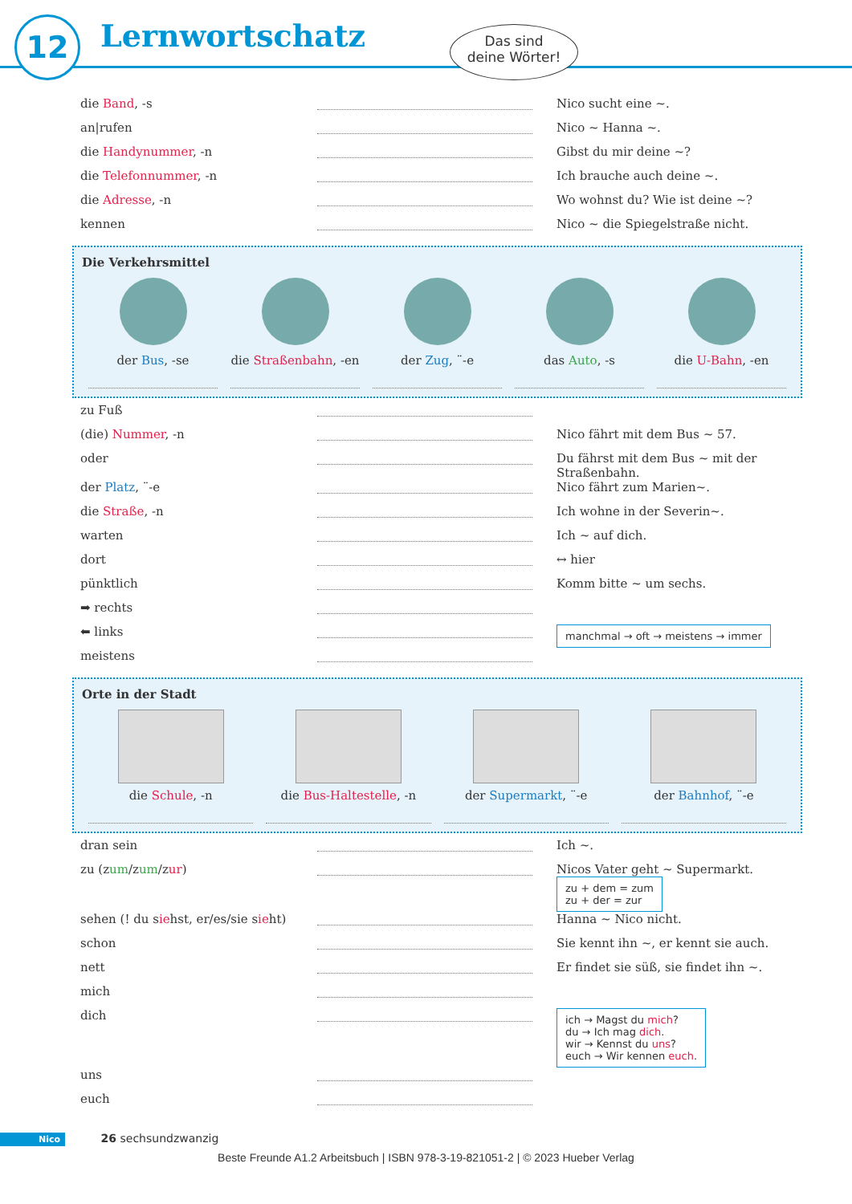12 Lernwortschatz
Das sind
deine Wörter!
die Band, -s Nico sucht eine ~.
an|rufen Nico ~ Hanna ~.
die Handynummer, -n Gibst du mir deine ~?
die Telefonnummer, -n Ich brauche auch deine ~.
die Adresse, -n Wo wohnst du? Wie ist deine ~?
kennen Nico ~ die Spiegelstraße nicht.
Die Verkehrsmittel
der Bus, -se die Straßenbahn, -en der Zug, ¨-e das Auto, -s die U-Bahn, -en
zu Fuß
(die) Nummer, -n Nico fährt mit dem Bus ~ 57.
oder Du fährst mit dem Bus ~ mit der Straßenbahn.
der Platz, ¨-e Nico fährt zum Marien~.
die Straße, -n Ich wohne in der Severin~.
warten Ich ~ auf dich.
dort ↔ hier
pünktlich Komm bitte ~ um sechs.
➡ rechts
⬅ links
manchmal → oft → meistens → immer
meistens
Orte in der Stadt
die Schule, -n die Bus-Haltestelle, -n der Supermarkt, ¨-e der Bahnhof, ¨-e
dran sein Ich ~.
zu (zum/zum/zur) Nicos Vater geht ~ Supermarkt. zu + dem = zum
zu + der = zur
sehen (! du siehst, er/es/sie sieht)
Hanna ~ Nico nicht.
schon Sie kennt ihn ~, er kennt sie auch.
nett Er findet sie süß, sie findet ihn ~.
mich
dich
ich → Magst du mich?
du → Ich mag dich.
wir → Kennst du uns?
euch → Wir kennen euch.
uns
euch
Nico 26 sechsundzwanzig
Beste Freunde A1.2 Arbeitsbuch | ISBN 978-3-19-821051-2 | © 2023 Hueber Verlag